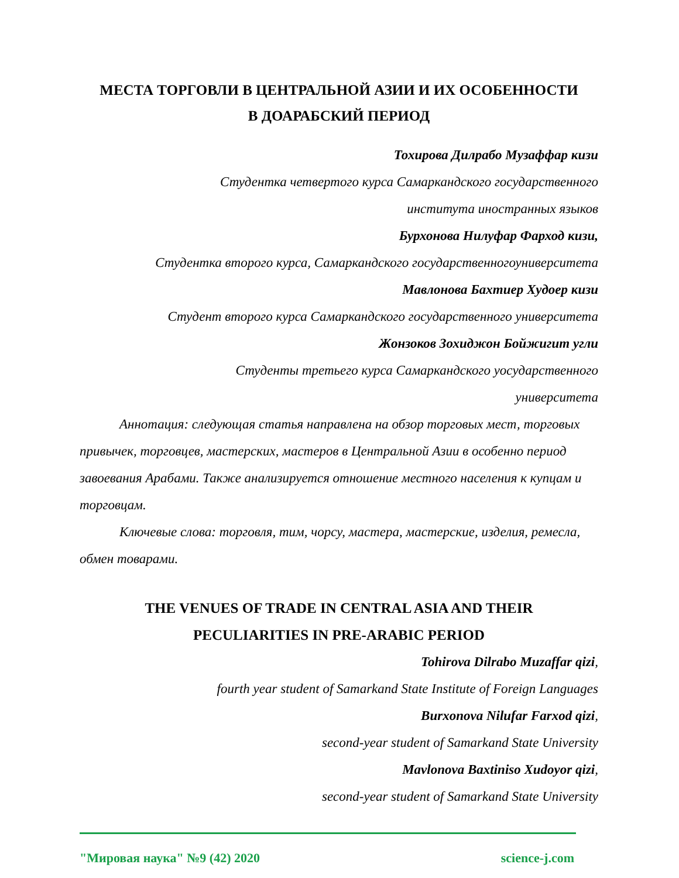МЕСТА ТОРГОВЛИ В ЦЕНТРАЛЬНОЙ АЗИИ И ИХ ОСОБЕННОСТИ
В ДОАРАБСКИЙ ПЕРИОД
Тохирова Дилрабо Музаффар кизи
Студентка четвертого курса Самаркандского государственного
института иностранных языков
Бурхонова Нилуфар Фарход кизи,
Студентка второго курса, Самаркандского государственногоуниверситета
Мавлонова Бахтиер Худоер кизи
Студент второго курса Самаркандского государственного университета
Жонзоков Зохиджон Бойжигит угли
Студенты третьего курса Самаркандского уосударственного
университета
Аннотация: следующая статья направлена на обзор торговых мест, торговых привычек, торговцев, мастерских, мастеров в Центральной Азии в особенно период завоевания Арабами. Также анализируется отношение местного населения к купцам и торговцам.
Ключевые слова: торговля, тим, чорсу, мастера, мастерские, изделия, ремесла, обмен товарами.
THE VENUES OF TRADE IN CENTRAL ASIA AND THEIR
PECULIARITIES IN PRE-ARABIC PERIOD
Tohirova Dilrabo Muzaffar qizi,
fourth year student of Samarkand State Institute of Foreign Languages
Burxonova Nilufar Farxod qizi,
second-year student of Samarkand State University
Mavlonova Baxtiniso Xudoyor qizi,
second-year student of Samarkand State University
"Мировая наука" №9 (42) 2020 science-j.com